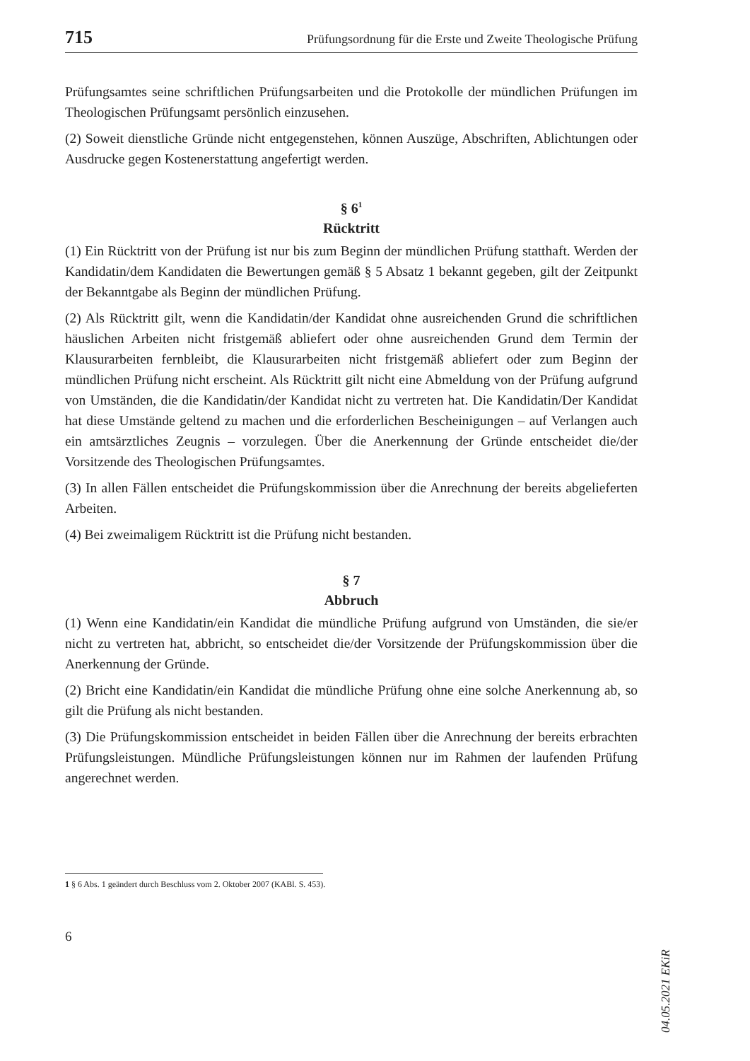715 Prüfungsordnung für die Erste und Zweite Theologische Prüfung
Prüfungsamtes seine schriftlichen Prüfungsarbeiten und die Protokolle der mündlichen Prüfungen im Theologischen Prüfungsamt persönlich einzusehen.
(2) Soweit dienstliche Gründe nicht entgegenstehen, können Auszüge, Abschriften, Ablichtungen oder Ausdrucke gegen Kostenerstattung angefertigt werden.
§ 6<sup>1</sup>
Rücktritt
(1) Ein Rücktritt von der Prüfung ist nur bis zum Beginn der mündlichen Prüfung statthaft. Werden der Kandidatin/dem Kandidaten die Bewertungen gemäß § 5 Absatz 1 bekannt gegeben, gilt der Zeitpunkt der Bekanntgabe als Beginn der mündlichen Prüfung.
(2) Als Rücktritt gilt, wenn die Kandidatin/der Kandidat ohne ausreichenden Grund die schriftlichen häuslichen Arbeiten nicht fristgemäß abliefert oder ohne ausreichenden Grund dem Termin der Klausurarbeiten fernbleibt, die Klausurarbeiten nicht fristgemäß abliefert oder zum Beginn der mündlichen Prüfung nicht erscheint. Als Rücktritt gilt nicht eine Abmeldung von der Prüfung aufgrund von Umständen, die die Kandidatin/der Kandidat nicht zu vertreten hat. Die Kandidatin/Der Kandidat hat diese Umstände geltend zu machen und die erforderlichen Bescheinigungen – auf Verlangen auch ein amtsärztliches Zeugnis – vorzulegen. Über die Anerkennung der Gründe entscheidet die/der Vorsitzende des Theologischen Prüfungsamtes.
(3) In allen Fällen entscheidet die Prüfungskommission über die Anrechnung der bereits abgelieferten Arbeiten.
(4) Bei zweimaligem Rücktritt ist die Prüfung nicht bestanden.
§ 7
Abbruch
(1) Wenn eine Kandidatin/ein Kandidat die mündliche Prüfung aufgrund von Umständen, die sie/er nicht zu vertreten hat, abbricht, so entscheidet die/der Vorsitzende der Prüfungskommission über die Anerkennung der Gründe.
(2) Bricht eine Kandidatin/ein Kandidat die mündliche Prüfung ohne eine solche Anerkennung ab, so gilt die Prüfung als nicht bestanden.
(3) Die Prüfungskommission entscheidet in beiden Fällen über die Anrechnung der bereits erbrachten Prüfungsleistungen. Mündliche Prüfungsleistungen können nur im Rahmen der laufenden Prüfung angerechnet werden.
1 § 6 Abs. 1 geändert durch Beschluss vom 2. Oktober 2007 (KABl. S. 453).
6
04.05.2021 EKiR